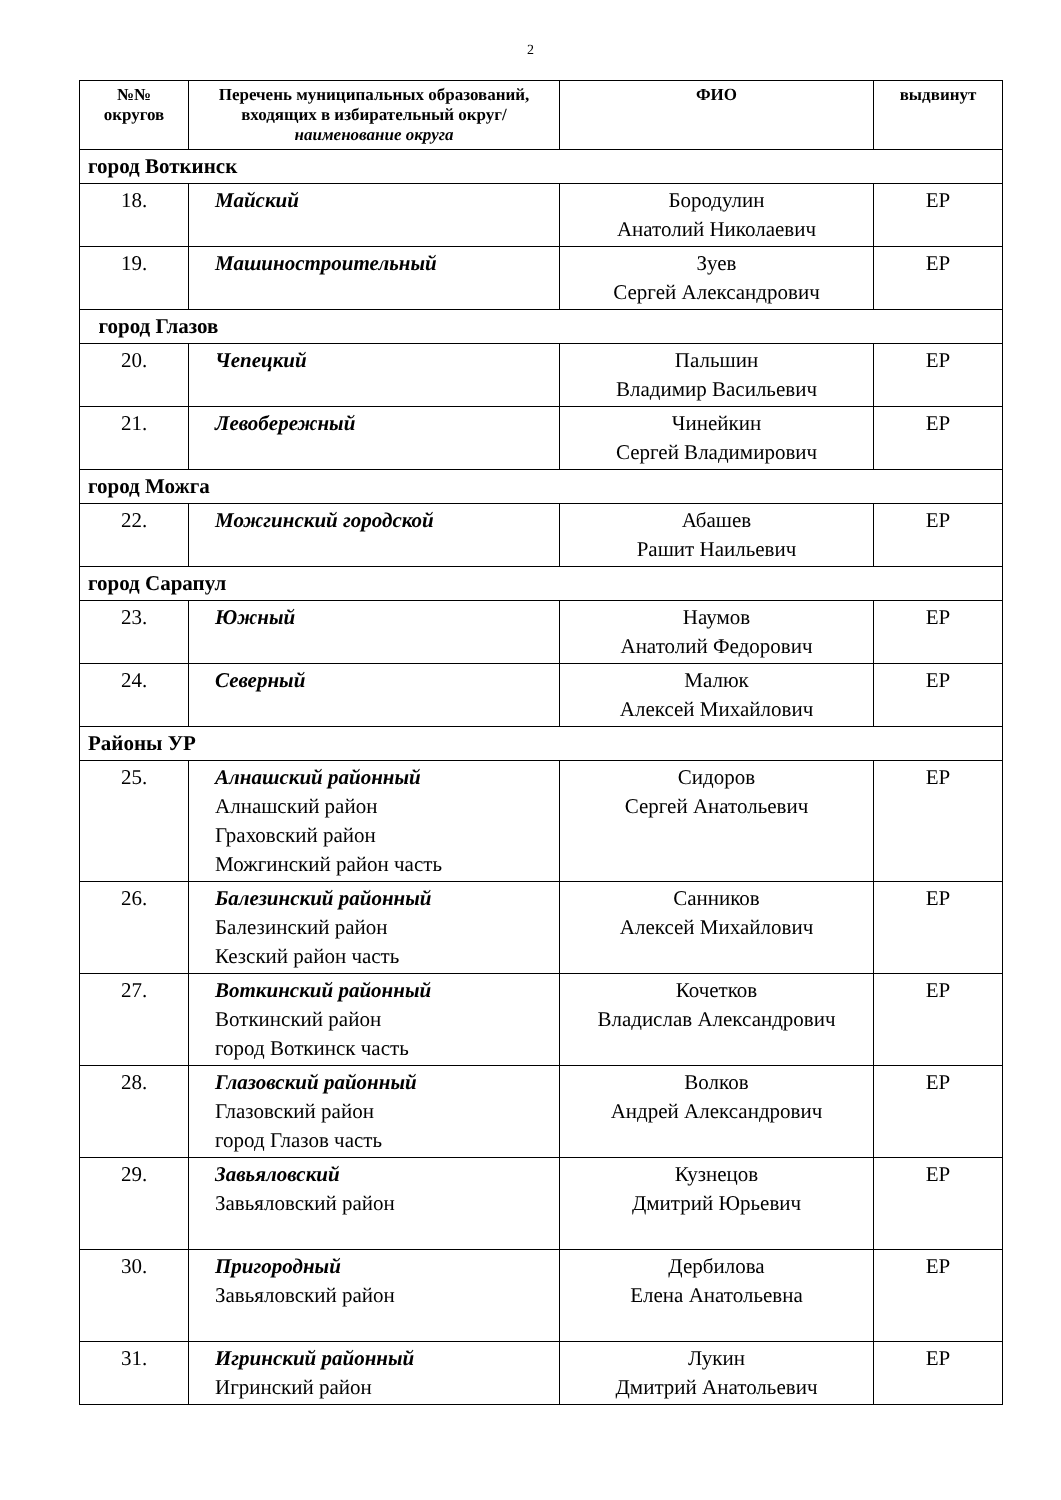2
| №№ округов | Перечень муниципальных образований, входящих в избирательный округ/ наименование округа | ФИО | выдвинут |
| --- | --- | --- | --- |
| город Воткинск | | | |
| 18. | Майский | Бородулин Анатолий Николаевич | ЕР |
| 19. | Машиностроительный | Зуев Сергей Александрович | ЕР |
| город Глазов | | | |
| 20. | Чепецкий | Пальшин Владимир Васильевич | ЕР |
| 21. | Левобережный | Чинейкин Сергей Владимирович | ЕР |
| город Можга | | | |
| 22. | Можгинский городской | Абашев Рашит Наильевич | ЕР |
| город Сарапул | | | |
| 23. | Южный | Наумов Анатолий Федорович | ЕР |
| 24. | Северный | Малюк Алексей Михайлович | ЕР |
| Районы УР | | | |
| 25. | Алнашский районный Алнашский район Граховский район Можгинский район часть | Сидоров Сергей Анатольевич | ЕР |
| 26. | Балезинский районный Балезинский район Кезский район часть | Санников Алексей Михайлович | ЕР |
| 27. | Воткинский районный Воткинский район город Воткинск часть | Кочетков Владислав Александрович | ЕР |
| 28. | Глазовский районный Глазовский район город Глазов часть | Волков Андрей Александрович | ЕР |
| 29. | Завьяловский Завьяловский район | Кузнецов Дмитрий Юрьевич | ЕР |
| 30. | Пригородный Завьяловский район | Дербилова Елена Анатольевна | ЕР |
| 31. | Игринский районный Игринский район | Лукин Дмитрий Анатольевич | ЕР |